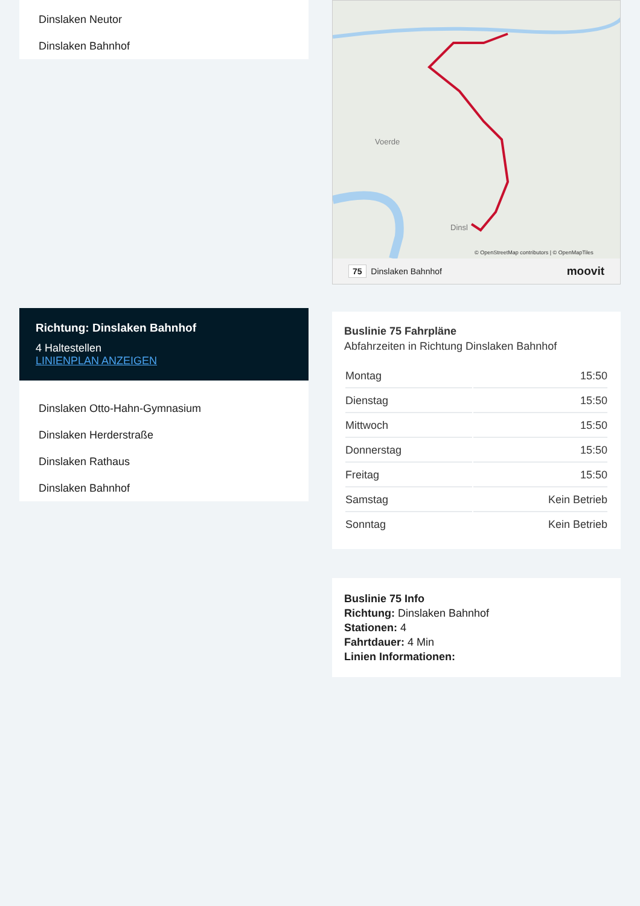Dinslaken Neutor
Dinslaken Bahnhof
Richtung: Dinslaken Bahnhof
4 Haltestellen
LINIENPLAN ANZEIGEN
Dinslaken Otto-Hahn-Gymnasium
Dinslaken Herderstraße
Dinslaken Rathaus
Dinslaken Bahnhof
Voerde
Dinsl
© OpenStreetMap contributors | © OpenMapTiles
75 Dinslaken Bahnhof moovit
Buslinie 75 Fahrpläne
Abfahrzeiten in Richtung Dinslaken Bahnhof
| Montag | 15:50 |
| Dienstag | 15:50 |
| Mittwoch | 15:50 |
| Donnerstag | 15:50 |
| Freitag | 15:50 |
| Samstag | Kein Betrieb |
| Sonntag | Kein Betrieb |
Buslinie 75 Info
Richtung: Dinslaken Bahnhof
Stationen: 4
Fahrtdauer: 4 Min
Linien Informationen: